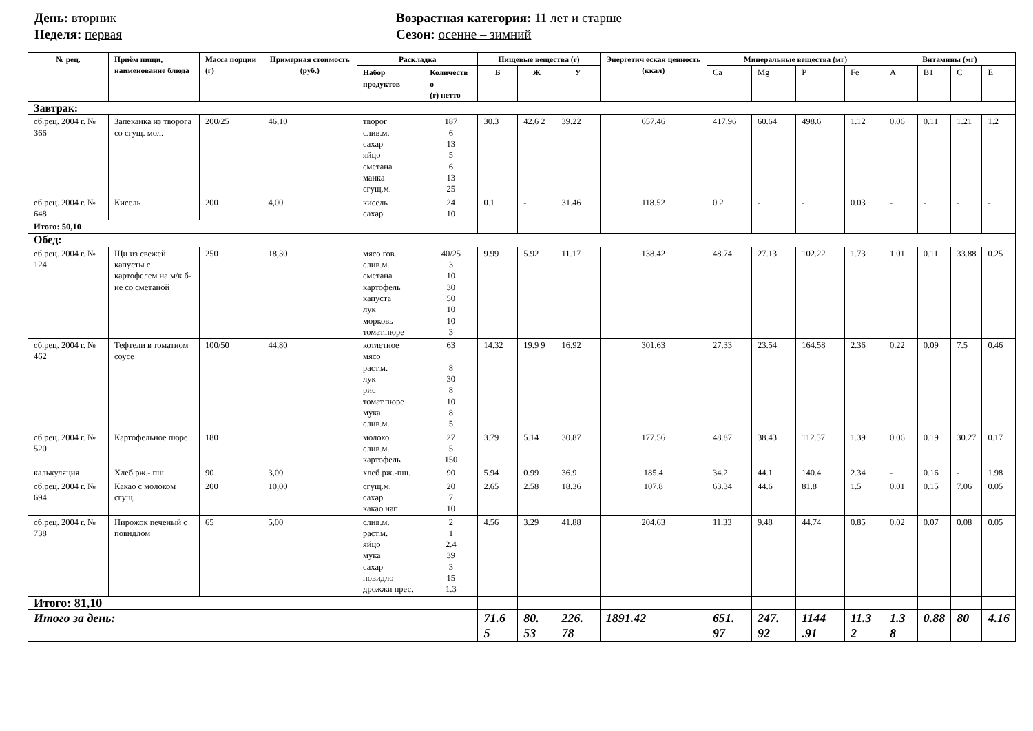День: вторник
Неделя: первая
Возрастная категория: 11 лет и старше
Сезон: осенне – зимний
| № рец. | Приём пищи, наименование блюда | Масса порции (г) | Примерная стоимость (руб.) | Раскладка | | Пищевые вещества (г) | | | Энергетич еская ценность (ккал) | Минеральные вещества (мг) | | | | Витамины (мг) | | | |
| --- | --- | --- | --- | --- | --- | --- | --- | --- | --- | --- | --- | --- | --- | --- | --- | --- | --- |
| | | | | Набор продуктов | Количеств о (г) нетто | Б | Ж | У | | Ca | Mg | P | Fe | A | B1 | C | E |
| Завтрак: | | | | | | | | | | | | | | | | | |
| сб.рец. 2004 г. № 366 | Запеканка из творога со сгущ. мол. | 200/25 | 46,10 | творог слив.м. сахар яйцо сметана манка сгущ.м. | 187 6 13 5 6 13 25 | 30.3 | 42.6 2 | 39.22 | 657.46 | 417.96 | 60.64 | 498.6 | 1.12 | 0.06 | 0.11 | 1.21 | 1.2 |
| сб.рец. 2004 г. № 648 | Кисель | 200 | 4,00 | кисель сахар | 24 10 | 0.1 | - | 31.46 | 118.52 | 0.2 | - | - | 0.03 | - | - | - | - |
| Итого: 50,10 | | | | | | | | | | | | | | | | | |
| Обед: | | | | | | | | | | | | | | | | | |
| сб.рец. 2004 г. № 124 | Щи из свежей капусты с картофелем на м/к б-не со сметаной | 250 | 18,30 | мясо гов. слив.м. сметана картофель капуста лук морковь томат.пюре | 40/25 3 10 30 50 10 10 3 | 9.99 | 5.92 | 11.17 | 138.42 | 48.74 | 27.13 | 102.22 | 1.73 | 1.01 | 0.11 | 33.88 | 0.25 |
| сб.рец. 2004 г. № 462 | Тефтели в томатном соусе | 100/50 | 44,80 | котлетное мясо раст.м. лук рис томат.пюре мука слив.м. | 63 8 30 8 10 8 5 | 14.32 | 19.9 9 | 16.92 | 301.63 | 27.33 | 23.54 | 164.58 | 2.36 | 0.22 | 0.09 | 7.5 | 0.46 |
| сб.рец. 2004 г. № 520 | Картофельное пюре | 180 | | молоко слив.м. картофель | 27 5 150 | 3.79 | 5.14 | 30.87 | 177.56 | 48.87 | 38.43 | 112.57 | 1.39 | 0.06 | 0.19 | 30.27 | 0.17 |
| калькуляция | Хлеб рж.- пш. | 90 | 3,00 | хлеб рж.-пш. | 90 | 5.94 | 0.99 | 36.9 | 185.4 | 34.2 | 44.1 | 140.4 | 2.34 | - | 0.16 | - | 1.98 |
| сб.рец. 2004 г. № 694 | Какао с молоком сгущ. | 200 | 10,00 | сгущ.м. сахар какао нап. | 20 7 10 | 2.65 | 2.58 | 18.36 | 107.8 | 63.34 | 44.6 | 81.8 | 1.5 | 0.01 | 0.15 | 7.06 | 0.05 |
| сб.рец. 2004 г. № 738 | Пирожок печеный с повидлом | 65 | 5,00 | слив.м. раст.м. яйцо мука сахар повидло дрожжи прес. | 2 1 2.4 39 3 15 1.3 | 4.56 | 3.29 | 41.88 | 204.63 | 11.33 | 9.48 | 44.74 | 0.85 | 0.02 | 0.07 | 0.08 | 0.05 |
| Итого: 81,10 | | | | | | | | | | | | | | | | | |
| Итого за день: | | | | | | 71.6 5 | 80. 53 | 226. 78 | 1891.42 | 651. 97 | 247. 92 | 1144 .91 | 11.3 2 | 1.3 8 | 0.88 | 80 | 4.16 |